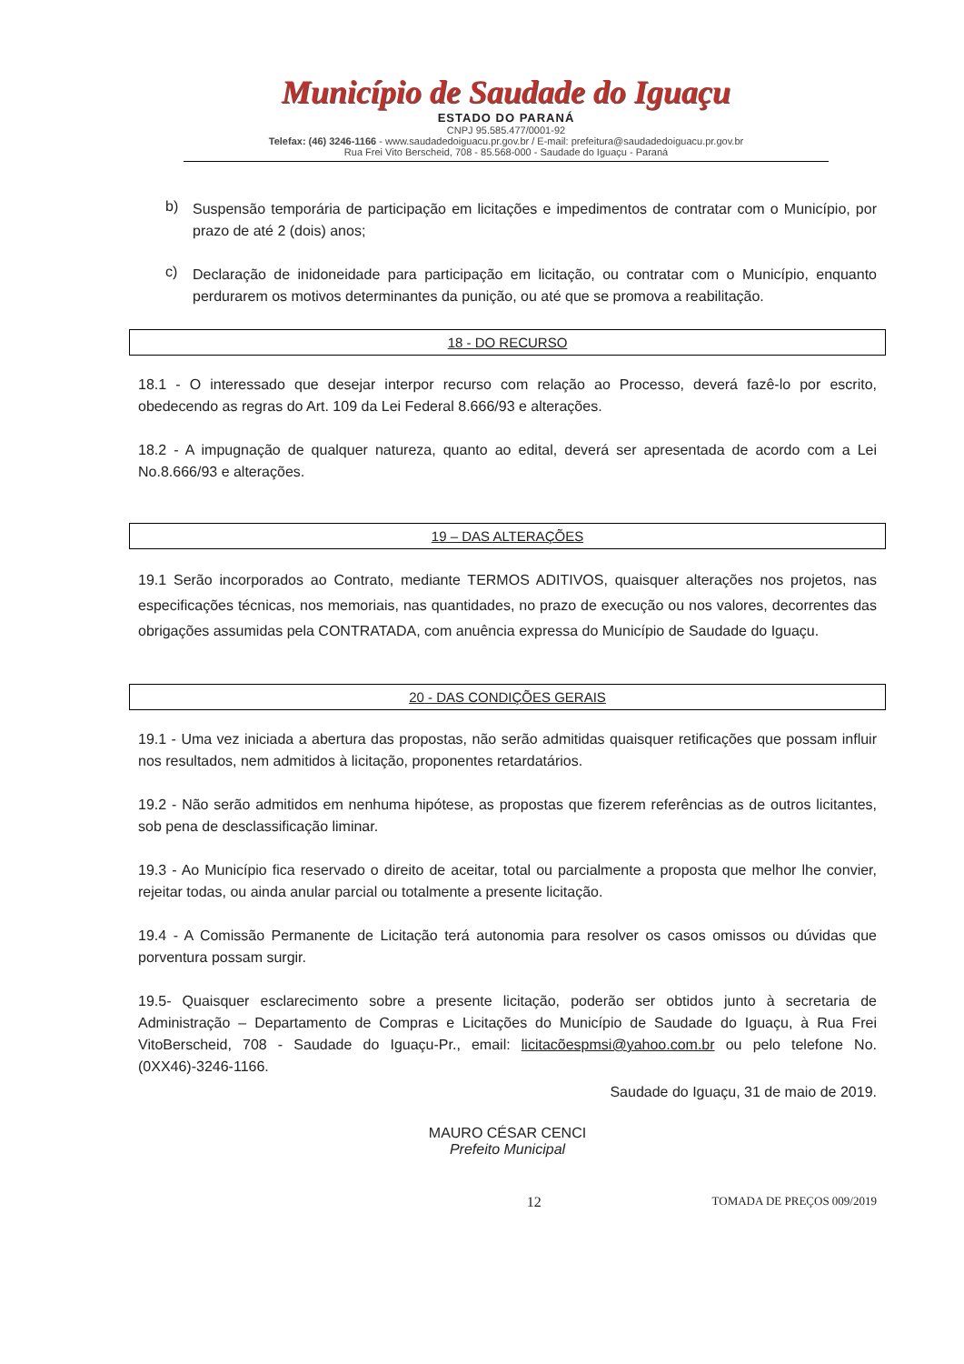Município de Saudade do Iguaçu
ESTADO DO PARANÁ
CNPJ 95.585.477/0001-92
Telefax: (46) 3246-1166 - www.saudadedoiguacu.pr.gov.br / E-mail: prefeitura@saudadedoiguacu.pr.gov.br
Rua Frei Vito Berscheid, 708 - 85.568-000 - Saudade do Iguaçu - Paraná
b)
Suspensão temporária de participação em licitações e impedimentos de contratar com o Município, por prazo de até 2 (dois) anos;
c)
Declaração de inidoneidade para participação em licitação, ou contratar com o Município, enquanto perdurarem os motivos determinantes da punição, ou até que se promova a reabilitação.
18 - DO RECURSO
18.1 - O interessado que desejar interpor recurso com relação ao Processo, deverá fazê-lo por escrito, obedecendo as regras do Art. 109 da Lei Federal 8.666/93 e alterações.
18.2 - A impugnação de qualquer natureza, quanto ao edital, deverá ser apresentada de acordo com a Lei No.8.666/93 e alterações.
19 – DAS ALTERAÇÕES
19.1 Serão incorporados ao Contrato, mediante TERMOS ADITIVOS, quaisquer alterações nos projetos, nas especificações técnicas, nos memoriais, nas quantidades, no prazo de execução ou nos valores, decorrentes das obrigações assumidas pela CONTRATADA, com anuência expressa do Município de Saudade do Iguaçu.
20 - DAS CONDIÇÕES GERAIS
19.1 - Uma vez iniciada a abertura das propostas, não serão admitidas quaisquer retificações que possam influir nos resultados, nem admitidos à licitação, proponentes retardatários.
19.2 - Não serão admitidos em nenhuma hipótese, as propostas que fizerem referências as de outros licitantes, sob pena de desclassificação liminar.
19.3 - Ao Município fica reservado o direito de aceitar, total ou parcialmente a proposta que melhor lhe convier, rejeitar todas, ou ainda anular parcial ou totalmente a presente licitação.
19.4 - A Comissão Permanente de Licitação terá autonomia para resolver os casos omissos ou dúvidas que porventura possam surgir.
19.5- Quaisquer esclarecimento sobre a presente licitação, poderão ser obtidos junto à secretaria de Administração – Departamento de Compras e Licitações do Município de Saudade do Iguaçu, à Rua Frei VitoBerscheid, 708 - Saudade do Iguaçu-Pr., email: licitacõespmsi@yahoo.com.br ou pelo telefone No. (0XX46)-3246-1166.
Saudade do Iguaçu, 31 de maio de 2019.
MAURO CÉSAR CENCI
Prefeito Municipal
12 TOMADA DE PREÇOS 009/2019